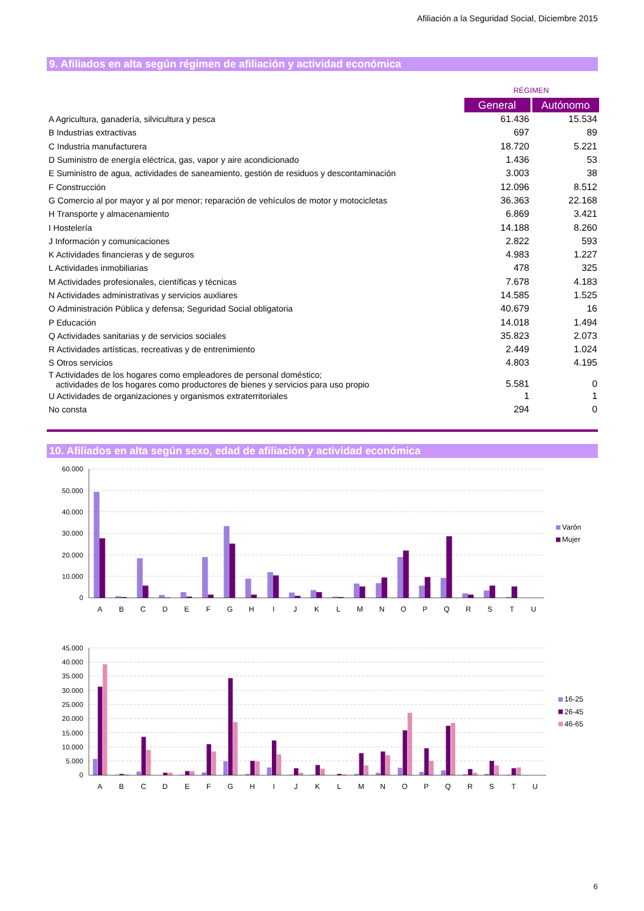Afiliación a la Seguridad Social, Diciembre 2015
9. Afiliados en alta según régimen de afiliación y actividad económica
| | RÉGIMEN | |
| | General | Autónomo |
| A Agricultura, ganadería, silvicultura y pesca | 61.436 | 15.534 |
| B Industrias extractivas | 697 | 89 |
| C Industria manufacturera | 18.720 | 5.221 |
| D Suministro de energía eléctrica, gas, vapor y aire acondicionado | 1.436 | 53 |
| E Suministro de agua, actividades de saneamiento, gestión de residuos y descontaminación | 3.003 | 38 |
| F Construcción | 12.096 | 8.512 |
| G Comercio al por mayor y al por menor; reparación de vehículos de motor y motocicletas | 36.363 | 22.168 |
| H Transporte y almacenamiento | 6.869 | 3.421 |
| I Hostelería | 14.188 | 8.260 |
| J Información y comunicaciones | 2.822 | 593 |
| K Actividades financieras y de seguros | 4.983 | 1.227 |
| L Actividades inmobiliarias | 478 | 325 |
| M Actividades profesionales, científicas y técnicas | 7.678 | 4.183 |
| N Actividades administrativas y servicios auxliares | 14.585 | 1.525 |
| O Administración Pública y defensa; Seguridad Social obligatoria | 40.679 | 16 |
| P Educación | 14.018 | 1.494 |
| Q Actividades sanitarias y de servicios sociales | 35.823 | 2.073 |
| R Actividades artísticas, recreativas y de entrenimiento | 2.449 | 1.024 |
| S Otros servicios | 4.803 | 4.195 |
| T Actividades de los hogares como empleadores de personal doméstico; actividades de los hogares como productores de bienes y servicios para uso propio | 5.581 | 0 |
| U Actividades de organizaciones y organismos extraterritoriales | 1 | 1 |
| No consta | 294 | 0 |
10. Afiliados en alta según sexo, edad de afiliación y actividad económica
60.000
50.000
40.000
30.000
20.000
10.000
0
A
B
C
D
E
F
G
H
I
J
K
L
M
N
O
P
Q
R
S
T
U
Varón
Mujer
45.000
40.000
35.000
30.000
25.000
20.000
15.000
10.000
5.000
0
A
B
C
D
E
F
G
H
I
J
K
L
M
N
O
P
Q
R
S
T
U
16-25
26-45
46-65
6